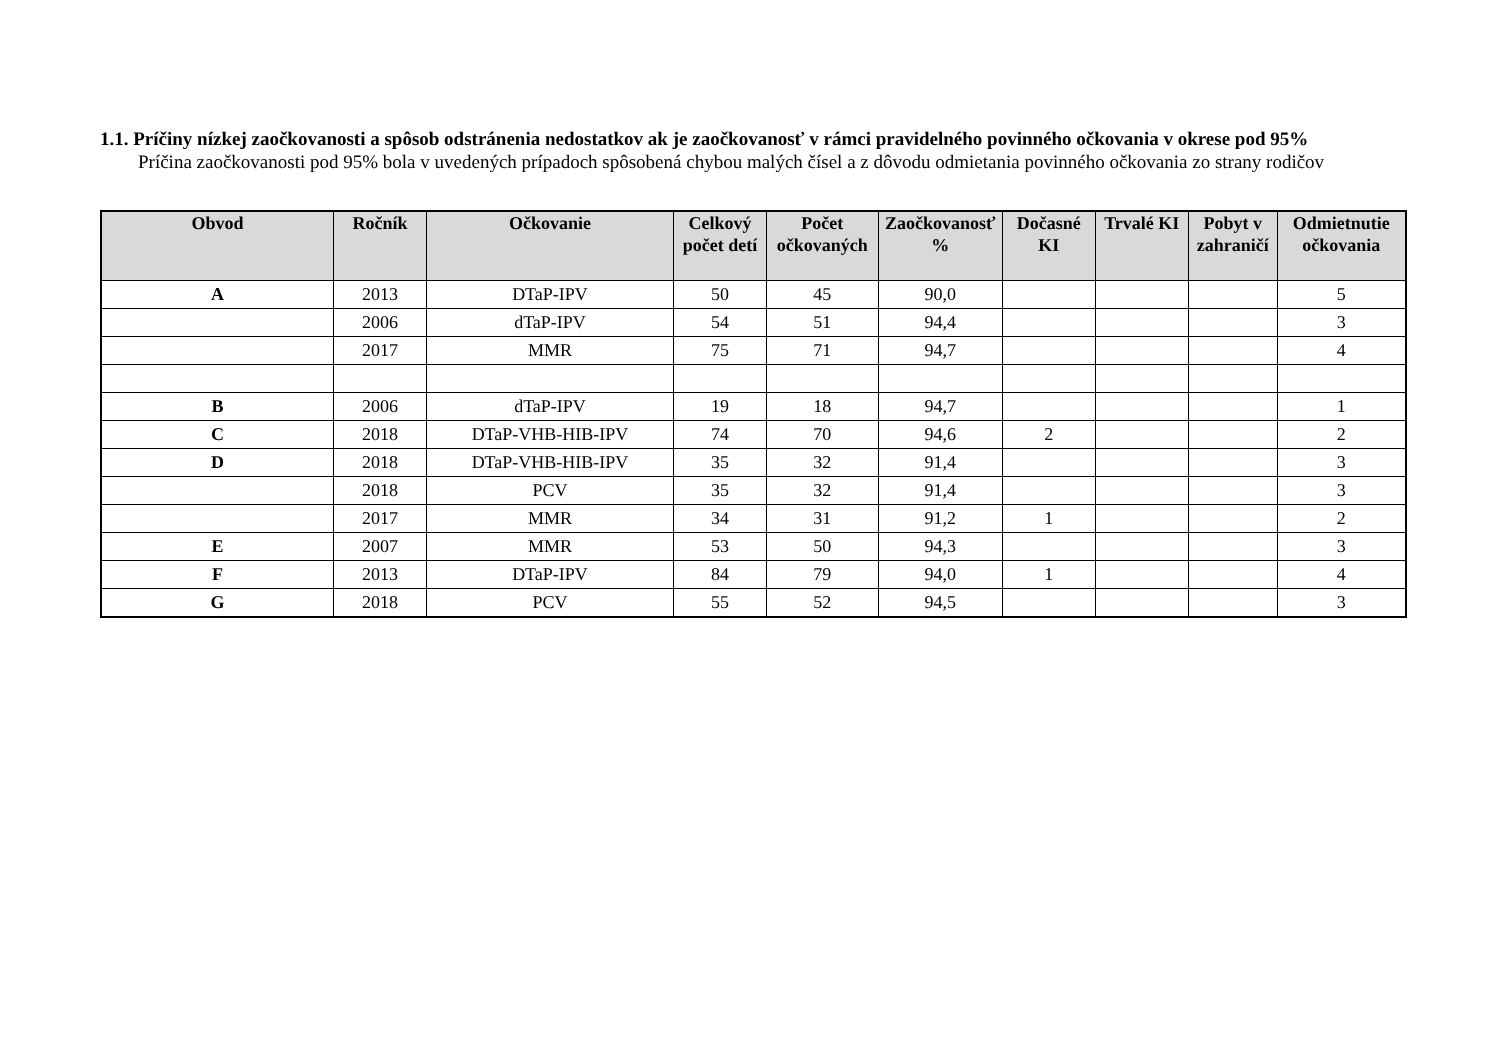1.1. Príčiny nízkej zaočkovanosti a spôsob odstránenia nedostatkov ak je zaočkovanosť v rámci pravidelného povinného očkovania v okrese pod 95%
Príčina zaočkovanosti pod 95% bola v uvedených prípadoch spôsobená chybou malých čísel a z dôvodu odmietania povinného očkovania zo strany rodičov
| Obvod | Ročník | Očkovanie | Celkový počet detí | Počet očkovaných | Zaočkovanosť % | Dočasné KI | Trvalé KI | Pobyt v zahraničí | Odmietnutie očkovania |
| --- | --- | --- | --- | --- | --- | --- | --- | --- | --- |
| A | 2013 | DTaP-IPV | 50 | 45 | 90,0 | | | | 5 |
| | 2006 | dTaP-IPV | 54 | 51 | 94,4 | | | | 3 |
| | 2017 | MMR | 75 | 71 | 94,7 | | | | 4 |
| B | 2006 | dTaP-IPV | 19 | 18 | 94,7 | | | | 1 |
| C | 2018 | DTaP-VHB-HIB-IPV | 74 | 70 | 94,6 | 2 | | | 2 |
| D | 2018 | DTaP-VHB-HIB-IPV | 35 | 32 | 91,4 | | | | 3 |
| | 2018 | PCV | 35 | 32 | 91,4 | | | | 3 |
| | 2017 | MMR | 34 | 31 | 91,2 | 1 | | | 2 |
| E | 2007 | MMR | 53 | 50 | 94,3 | | | | 3 |
| F | 2013 | DTaP-IPV | 84 | 79 | 94,0 | 1 | | | 4 |
| G | 2018 | PCV | 55 | 52 | 94,5 | | | | 3 |